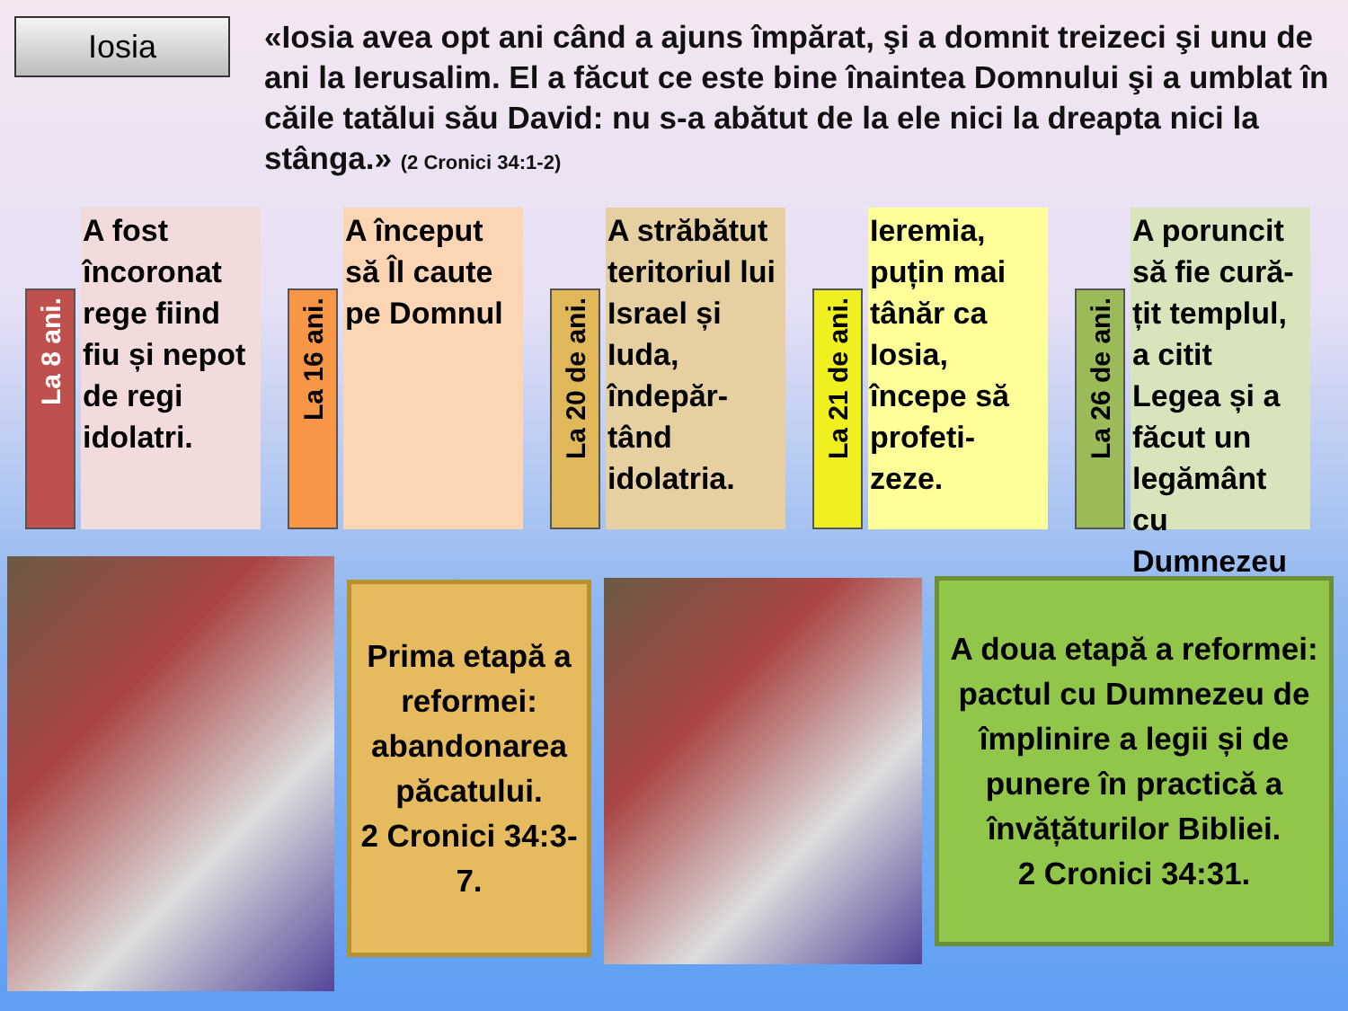Iosia
«Iosia avea opt ani când a ajuns împărat, şi a domnit treizeci şi unu de ani la Ierusalim. El a făcut ce este bine înaintea Domnului şi a umblat în căile tatălui său David: nu s-a abătut de la ele nici la dreapta nici la stânga.» (2 Cronici 34:1-2)
La 8 ani.
A fost încoronat rege fiind fiu și nepot de regi idolatri.
La 16 ani.
A început să Îl caute pe Domnul
La 20 de ani.
A străbătut teritoriul lui Israel și Iuda, îndepăr-tând idolatria.
La 21 de ani.
Ieremia, puțin mai tânăr ca Iosia, începe să profeti-zeze.
La 26 de ani.
A poruncit să fie cură-țit templul, a citit Legea și a făcut un legământ cu Dumnezeu
Prima etapă a reformei: abandonarea păcatului.
2 Cronici 34:3-7.
A doua etapă a reformei: pactul cu Dumnezeu de împlinire a legii și de punere în practică a învățăturilor Bibliei.
2 Cronici 34:31.